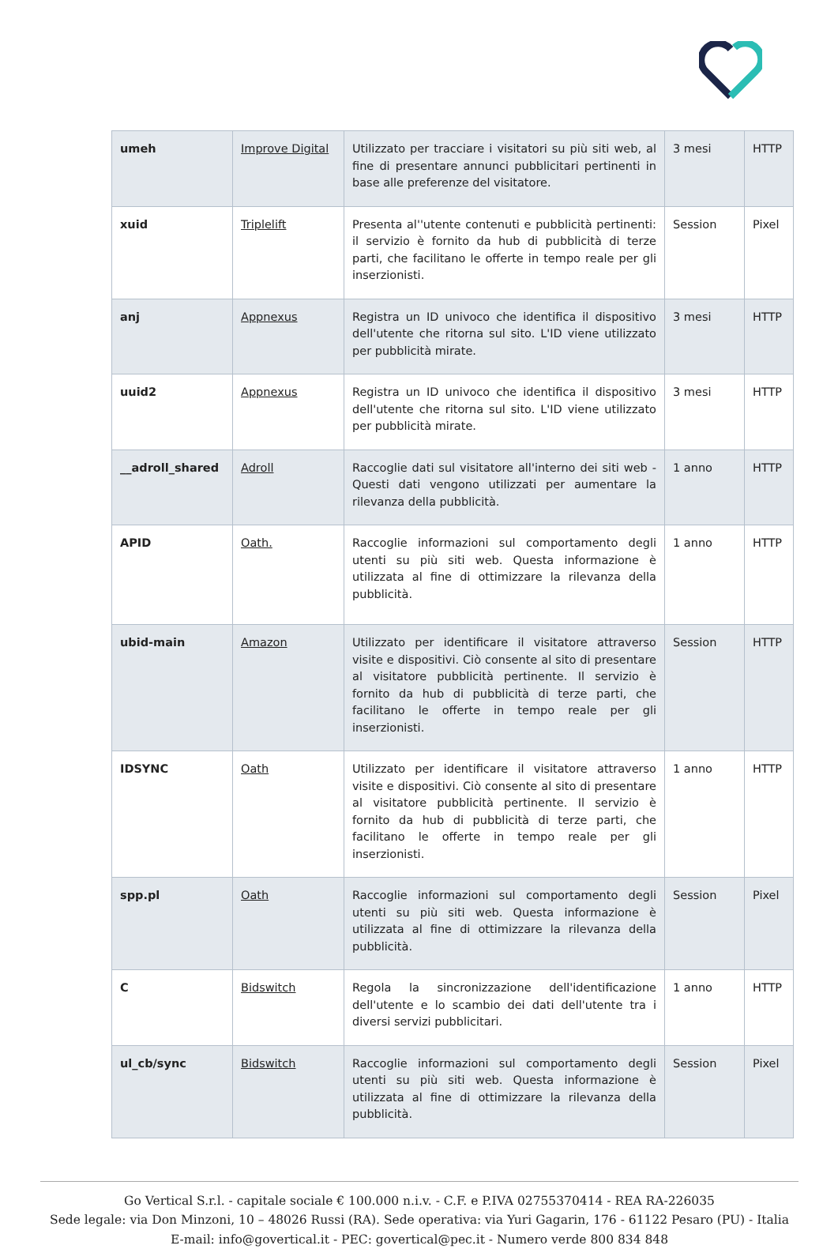| umeh | Improve Digital | Utilizzato per tracciare i visitatori su più siti web, al fine di presentare annunci pubblicitari pertinenti in base alle preferenze del visitatore. | 3 mesi | HTTP |
| xuid | Triplelift | Presenta al''utente contenuti e pubblicità pertinenti: il servizio è fornito da hub di pubblicità di terze parti, che facilitano le offerte in tempo reale per gli inserzionisti. | Session | Pixel |
| anj | Appnexus | Registra un ID univoco che identifica il dispositivo dell'utente che ritorna sul sito. L'ID viene utilizzato per pubblicità mirate. | 3 mesi | HTTP |
| uuid2 | Appnexus | Registra un ID univoco che identifica il dispositivo dell'utente che ritorna sul sito. L'ID viene utilizzato per pubblicità mirate. | 3 mesi | HTTP |
| __adroll_shared | Adroll | Raccoglie dati sul visitatore all'interno dei siti web - Questi dati vengono utilizzati per aumentare la rilevanza della pubblicità. | 1 anno | HTTP |
| APID | Oath. | Raccoglie informazioni sul comportamento degli utenti su più siti web. Questa informazione è utilizzata al fine di ottimizzare la rilevanza della pubblicità. | 1 anno | HTTP |
| ubid-main | Amazon | Utilizzato per identificare il visitatore attraverso visite e dispositivi. Ciò consente al sito di presentare al visitatore pubblicità pertinente. Il servizio è fornito da hub di pubblicità di terze parti, che facilitano le offerte in tempo reale per gli inserzionisti. | Session | HTTP |
| IDSYNC | Oath | Utilizzato per identificare il visitatore attraverso visite e dispositivi. Ciò consente al sito di presentare al visitatore pubblicità pertinente. Il servizio è fornito da hub di pubblicità di terze parti, che facilitano le offerte in tempo reale per gli inserzionisti. | 1 anno | HTTP |
| spp.pl | Oath | Raccoglie informazioni sul comportamento degli utenti su più siti web. Questa informazione è utilizzata al fine di ottimizzare la rilevanza della pubblicità. | Session | Pixel |
| C | Bidswitch | Regola la sincronizzazione dell'identificazione dell'utente e lo scambio dei dati dell'utente tra i diversi servizi pubblicitari. | 1 anno | HTTP |
| ul_cb/sync | Bidswitch | Raccoglie informazioni sul comportamento degli utenti su più siti web. Questa informazione è utilizzata al fine di ottimizzare la rilevanza della pubblicità. | Session | Pixel |
Go Vertical S.r.l. - capitale sociale € 100.000 n.i.v. - C.F. e P.IVA 02755370414 - REA RA-226035
Sede legale: via Don Minzoni, 10 – 48026 Russi (RA). Sede operativa: via Yuri Gagarin, 176 - 61122 Pesaro (PU) - Italia
E-mail: info@govertical.it - PEC: govertical@pec.it - Numero verde 800 834 848